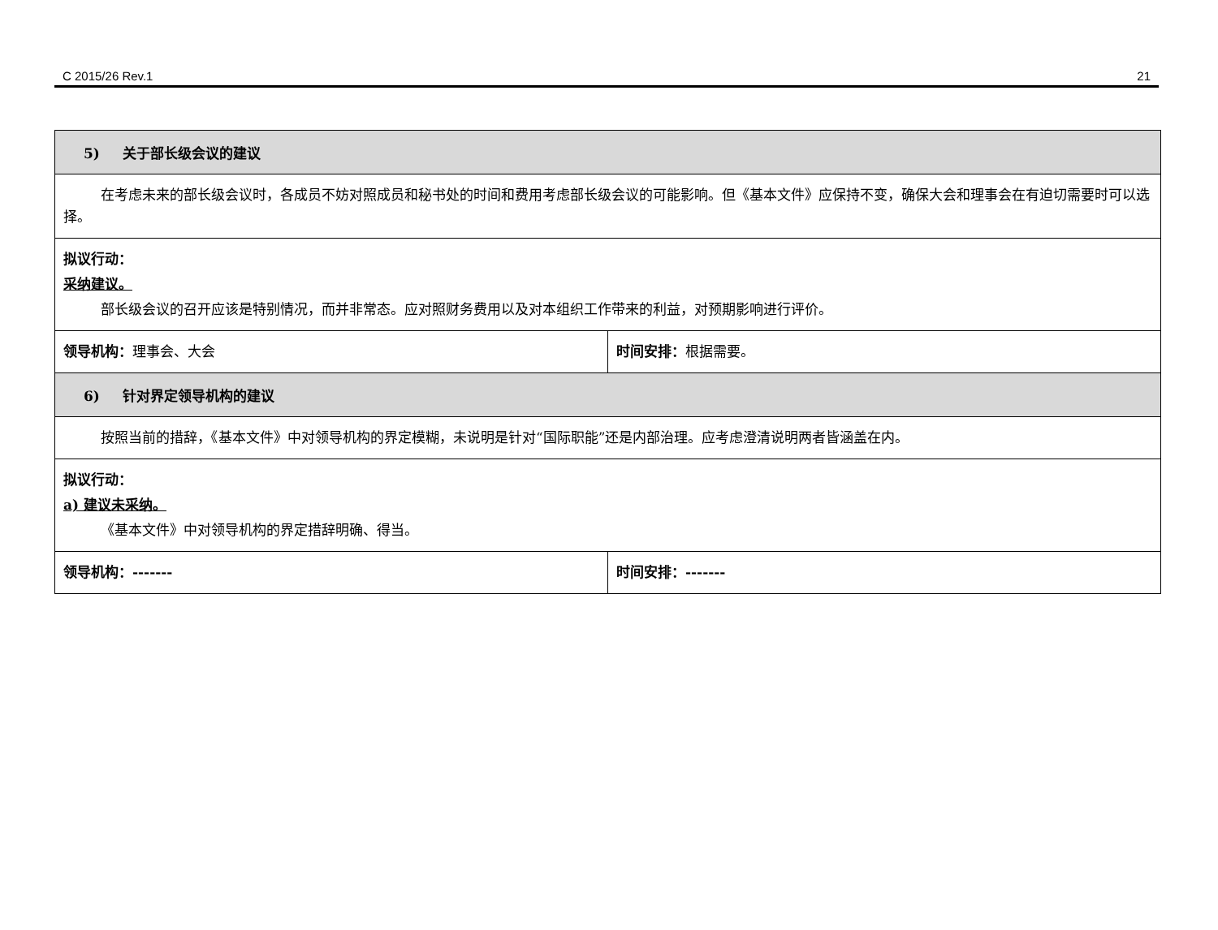C 2015/26 Rev.1 21
| 5) 关于部长级会议的建议 | |
| 在考虑未来的部长级会议时，各成员不妨对照成员和秘书处的时间和费用考虑部长级会议的可能影响。但《基本文件》应保持不变，确保大会和理事会在有迫切需要时可以选择。 | |
| 拟议行动： 采纳建议。 部长级会议的召开应该是特别情况，而并非常态。应对照财务费用以及对本组织工作带来的利益，对预期影响进行评价。 | |
| 领导机构： 理事会、大会 | 时间安排： 根据需要。 |
| 6) 针对界定领导机构的建议 | |
| 按照当前的措辞，《基本文件》中对领导机构的界定模糊，未说明是针对“国际职能”还是内部治理。应考虑澄清说明两者皆涵盖在内。 | |
| 拟议行动： a) 建议未采纳。 《基本文件》中对领导机构的界定措辞明确、得当。 | |
| 领导机构：------- | 时间安排：------- |